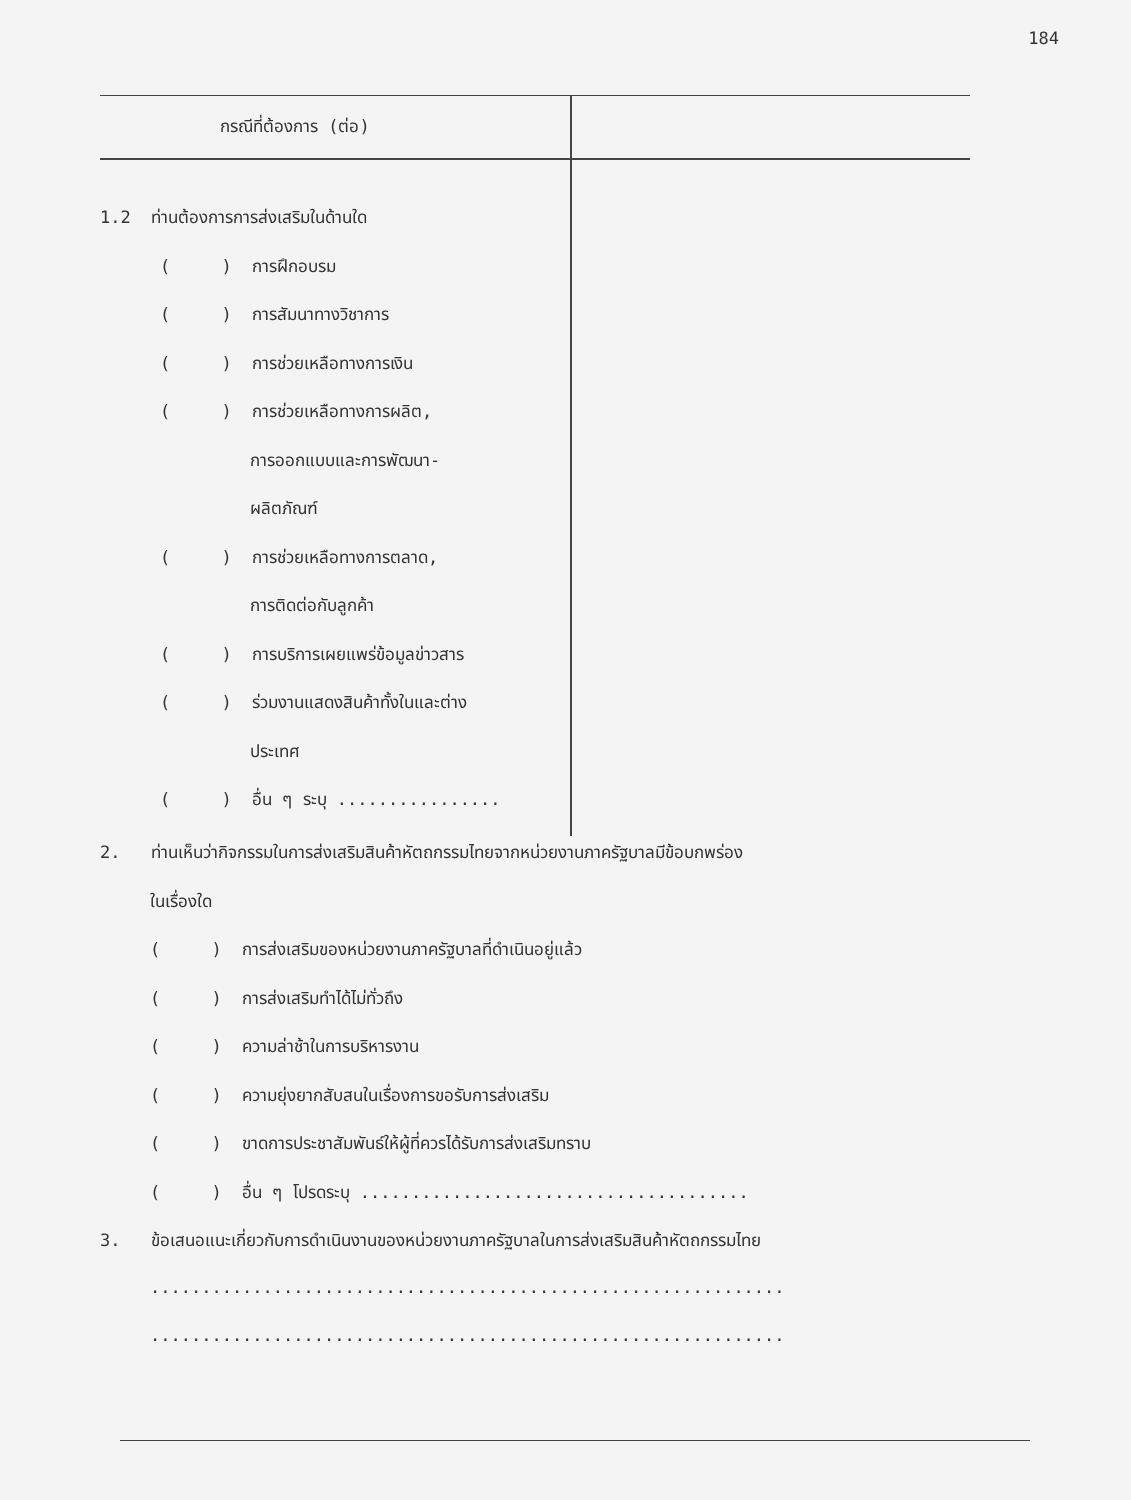184
| กรณีที่ต้องการ (ต่อ) | |
| --- | --- |
| 1.2 ท่านต้องการการส่งเสริมในด้านใด ( ) การฝึกอบรม ( ) การสัมนาทางวิชาการ ( ) การช่วยเหลือทางการเงิน ( ) การช่วยเหลือทางการผลิต, การออกแบบและการพัฒนา- ผลิตภัณฑ์ ( ) การช่วยเหลือทางการตลาด, การติดต่อกับลูกค้า ( ) การบริการเผยแพร่ข้อมูลข่าวสาร ( ) ร่วมงานแสดงสินค้าทั้งในและต่าง ประเทศ ( ) อื่น ๆ ระบุ ................ | |
2. ท่านเห็นว่ากิจกรรมในการส่งเสริมสินค้าหัตถกรรมไทยจากหน่วยงานภาครัฐบาลมีข้อบกพร่อง
ในเรื่องใด
( ) การส่งเสริมของหน่วยงานภาครัฐบาลที่ดำเนินอยู่แล้ว
( ) การส่งเสริมทำได้ไม่ทั่วถึง
( ) ความล่าช้าในการบริหารงาน
( ) ความยุ่งยากสับสนในเรื่องการขอรับการส่งเสริม
( ) ขาดการประชาสัมพันธ์ให้ผู้ที่ควรได้รับการส่งเสริมทราบ
( ) อื่น ๆ โปรดระบุ ......................................
3. ข้อเสนอแนะเกี่ยวกับการดำเนินงานของหน่วยงานภาครัฐบาลในการส่งเสริมสินค้าหัตถกรรมไทย
..............................................................
..............................................................